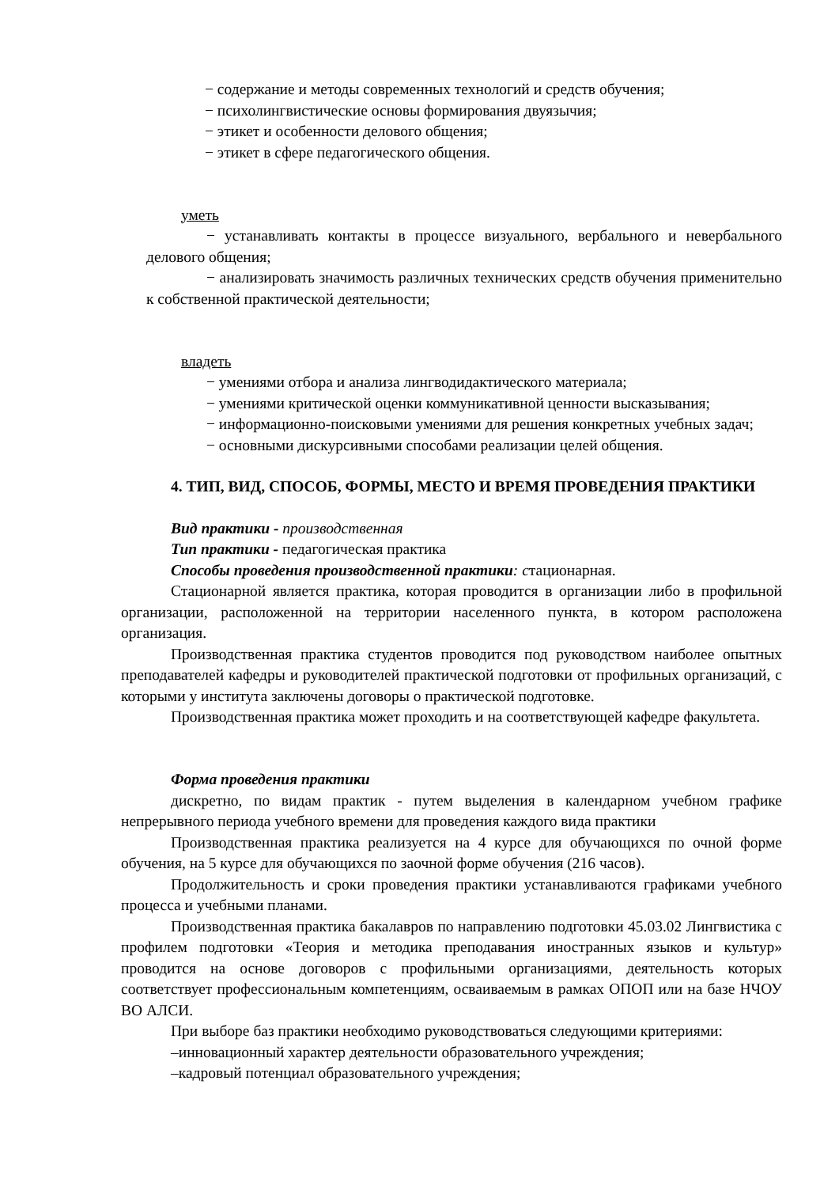− содержание и методы современных технологий и средств обучения;
− психолингвистические основы формирования двуязычия;
− этикет и особенности делового общения;
− этикет в сфере педагогического общения.
уметь
− устанавливать контакты в процессе визуального, вербального и невербального делового общения;
− анализировать значимость различных технических средств обучения применительно к собственной практической деятельности;
владеть
− умениями отбора и анализа лингводидактического материала;
− умениями критической оценки коммуникативной ценности высказывания;
− информационно-поисковыми умениями для решения конкретных учебных задач;
− основными дискурсивными способами реализации целей общения.
4. ТИП, ВИД, СПОСОБ, ФОРМЫ, МЕСТО И ВРЕМЯ ПРОВЕДЕНИЯ ПРАКТИКИ
Вид практики - производственная
Тип практики - педагогическая практика
Способы проведения производственной практики: стационарная.
Стационарной является практика, которая проводится в организации либо в профильной организации, расположенной на территории населенного пункта, в котором расположена организация.
Производственная практика студентов проводится под руководством наиболее опытных преподавателей кафедры и руководителей практической подготовки от профильных организаций, с которыми у института заключены договоры о практической подготовке.
Производственная практика может проходить и на соответствующей кафедре факультета.
Форма проведения практики
дискретно, по видам практик - путем выделения в календарном учебном графике непрерывного периода учебного времени для проведения каждого вида практики
Производственная практика реализуется на 4 курсе для обучающихся по очной форме обучения, на 5 курсе для обучающихся по заочной форме обучения (216 часов).
Продолжительность и сроки проведения практики устанавливаются графиками учебного процесса и учебными планами.
Производственная практика бакалавров по направлению подготовки 45.03.02 Лингвистика с профилем подготовки «Теория и методика преподавания иностранных языков и культур» проводится на основе договоров с профильными организациями, деятельность которых соответствует профессиональным компетенциям, осваиваемым в рамках ОПОП или на базе НЧОУ ВО АЛСИ.
При выборе баз практики необходимо руководствоваться следующими критериями:
–инновационный характер деятельности образовательного учреждения;
–кадровый потенциал образовательного учреждения;